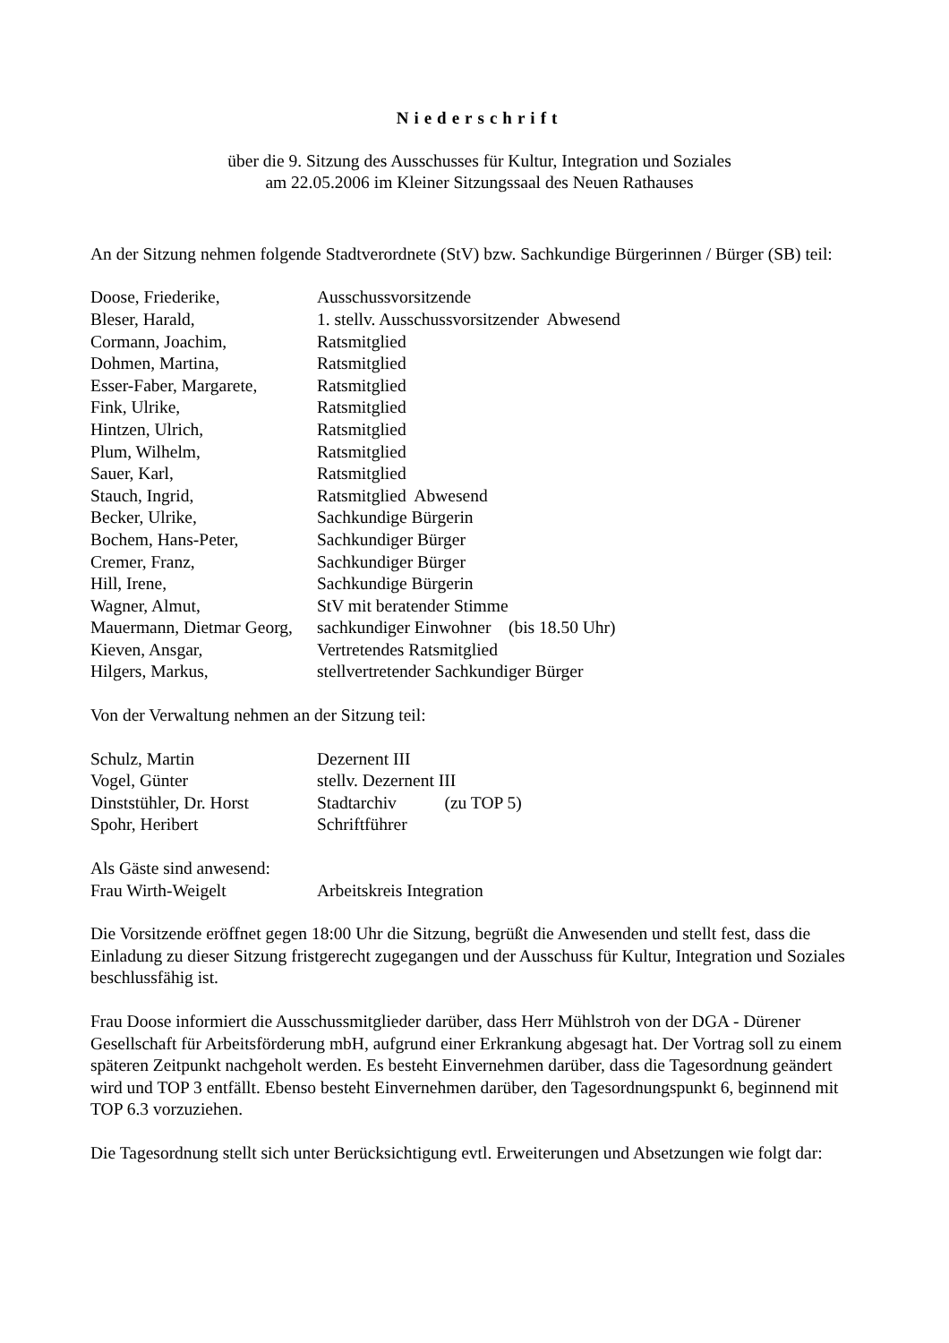Niederschrift
über die 9. Sitzung des Ausschusses für Kultur, Integration und Soziales
am 22.05.2006 im Kleiner Sitzungssaal des Neuen Rathauses
An der Sitzung nehmen folgende Stadtverordnete (StV) bzw. Sachkundige Bürgerinnen / Bürger (SB) teil:
| Doose, Friederike, | Ausschussvorsitzende |
| Bleser, Harald, | 1. stellv. Ausschussvorsitzender Abwesend |
| Cormann, Joachim, | Ratsmitglied |
| Dohmen, Martina, | Ratsmitglied |
| Esser-Faber, Margarete, | Ratsmitglied |
| Fink, Ulrike, | Ratsmitglied |
| Hintzen, Ulrich, | Ratsmitglied |
| Plum, Wilhelm, | Ratsmitglied |
| Sauer, Karl, | Ratsmitglied |
| Stauch, Ingrid, | Ratsmitglied Abwesend |
| Becker, Ulrike, | Sachkundige Bürgerin |
| Bochem, Hans-Peter, | Sachkundiger Bürger |
| Cremer, Franz, | Sachkundiger Bürger |
| Hill, Irene, | Sachkundige Bürgerin |
| Wagner, Almut, | StV mit beratender Stimme |
| Mauermann, Dietmar Georg, | sachkundiger Einwohner (bis 18.50 Uhr) |
| Kieven, Ansgar, | Vertretendes Ratsmitglied |
| Hilgers, Markus, | stellvertretender Sachkundiger Bürger |
Von der Verwaltung nehmen an der Sitzung teil:
| Schulz, Martin | Dezernent III |
| Vogel, Günter | stellv. Dezernent III |
| Dinststühler, Dr. Horst | Stadtarchiv (zu TOP 5) |
| Spohr, Heribert | Schriftführer |
| Als Gäste sind anwesend: | |
| Frau Wirth-Weigelt | Arbeitskreis Integration |
Die Vorsitzende eröffnet gegen 18:00 Uhr die Sitzung, begrüßt die Anwesenden und stellt fest, dass die Einladung zu dieser Sitzung fristgerecht zugegangen und der Ausschuss für Kultur, Integration und Soziales beschlussfähig ist.
Frau Doose informiert die Ausschussmitglieder darüber, dass Herr Mühlstroh von der DGA - Dürener Gesellschaft für Arbeitsförderung mbH, aufgrund einer Erkrankung abgesagt hat. Der Vortrag soll zu einem späteren Zeitpunkt nachgeholt werden. Es besteht Einvernehmen darüber, dass die Tagesordnung geändert wird und TOP 3 entfällt. Ebenso besteht Einvernehmen darüber, den Tagesordnungspunkt 6, beginnend mit TOP 6.3 vorzuziehen.
Die Tagesordnung stellt sich unter Berücksichtigung evtl. Erweiterungen und Absetzungen wie folgt dar: